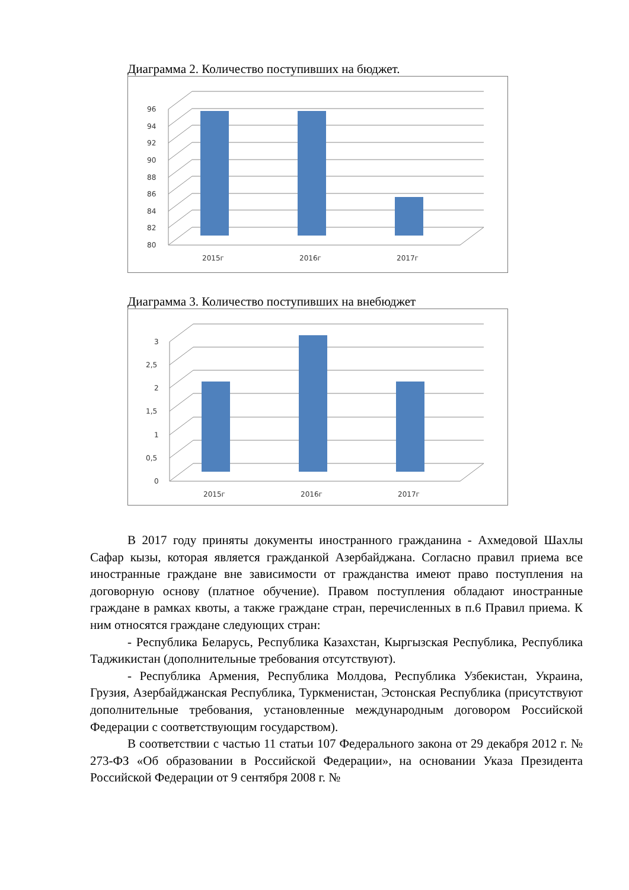Диаграмма 2. Количество поступивших на бюджет.
96
94
92
90
88
86
84
82
80
2015г
2016г
2017г
Диаграмма 3. Количество поступивших на внебюджет
3
2,5
2
1,5
1
0,5
0
2015г
2016г
2017г
В 2017 году приняты документы иностранного гражданина - Ахмедовой Шахлы Сафар кызы, которая является гражданкой Азербайджана. Согласно правил приема все иностранные граждане вне зависимости от гражданства имеют право поступления на договорную основу (платное обучение). Правом поступления обладают иностранные граждане в рамках квоты, а также граждане стран, перечисленных в п.6 Правил приема. К ним относятся граждане следующих стран:
- Республика Беларусь, Республика Казахстан, Кыргызская Республика, Республика Таджикистан (дополнительные требования отсутствуют).
- Республика Армения, Республика Молдова, Республика Узбекистан, Украина, Грузия, Азербайджанская Республика, Туркменистан, Эстонская Республика (присутствуют дополнительные требования, установленные международным договором Российской Федерации с соответствующим государством).
В соответствии с частью 11 статьи 107 Федерального закона от 29 декабря 2012 г. № 273-ФЗ «Об образовании в Российской Федерации», на основании Указа Президента Российской Федерации от 9 сентября 2008 г. №